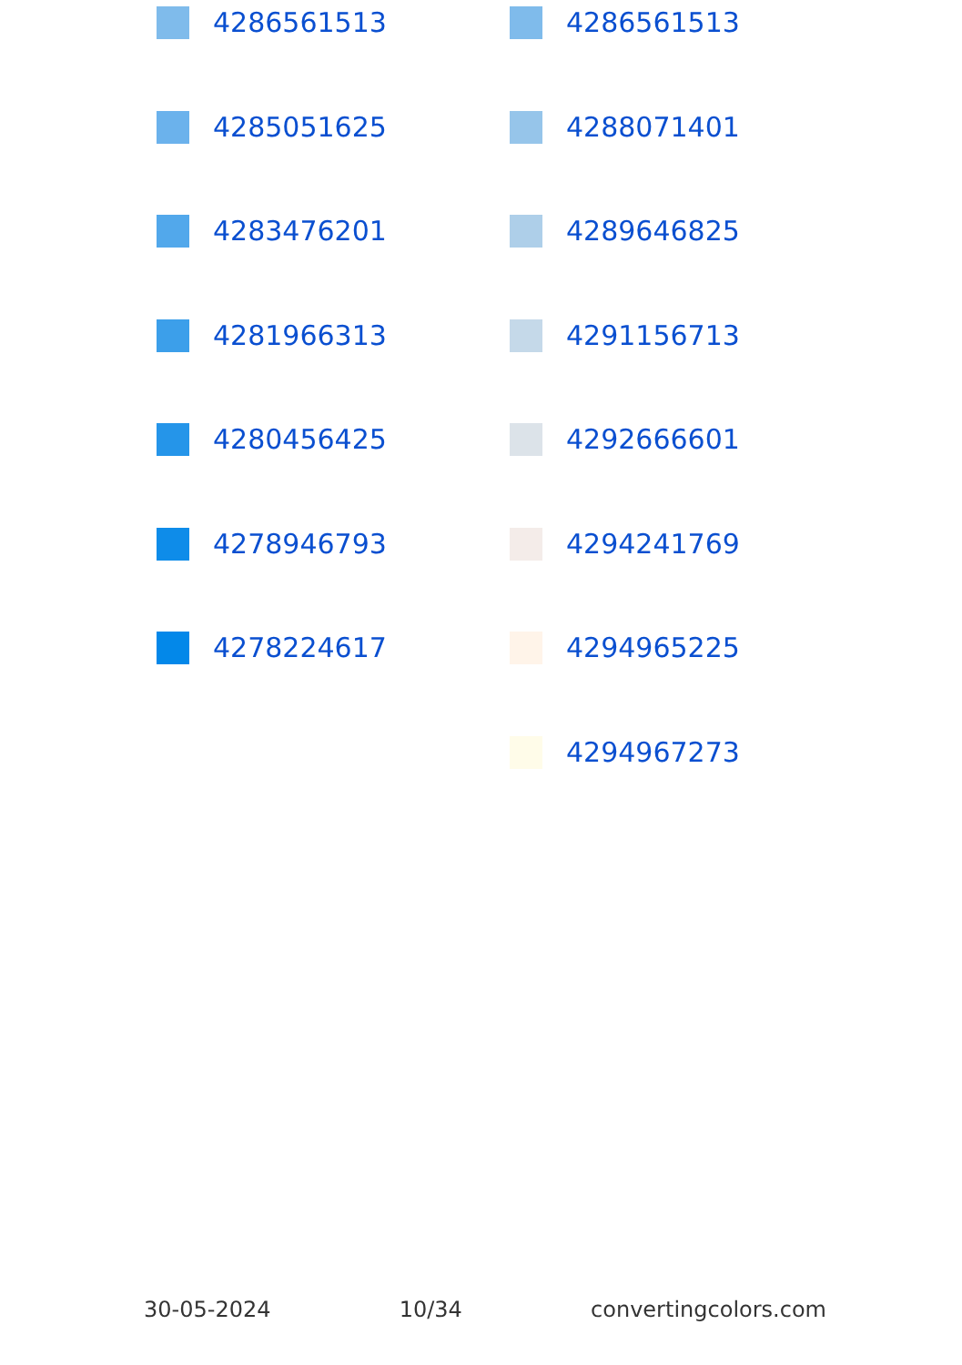4286561513
4285051625
4283476201
4281966313
4280456425
4278946793
4278224617
4286561513
4288071401
4289646825
4291156713
4292666601
4294241769
4294965225
4294967273
30-05-2024 10/34 convertingcolors.com